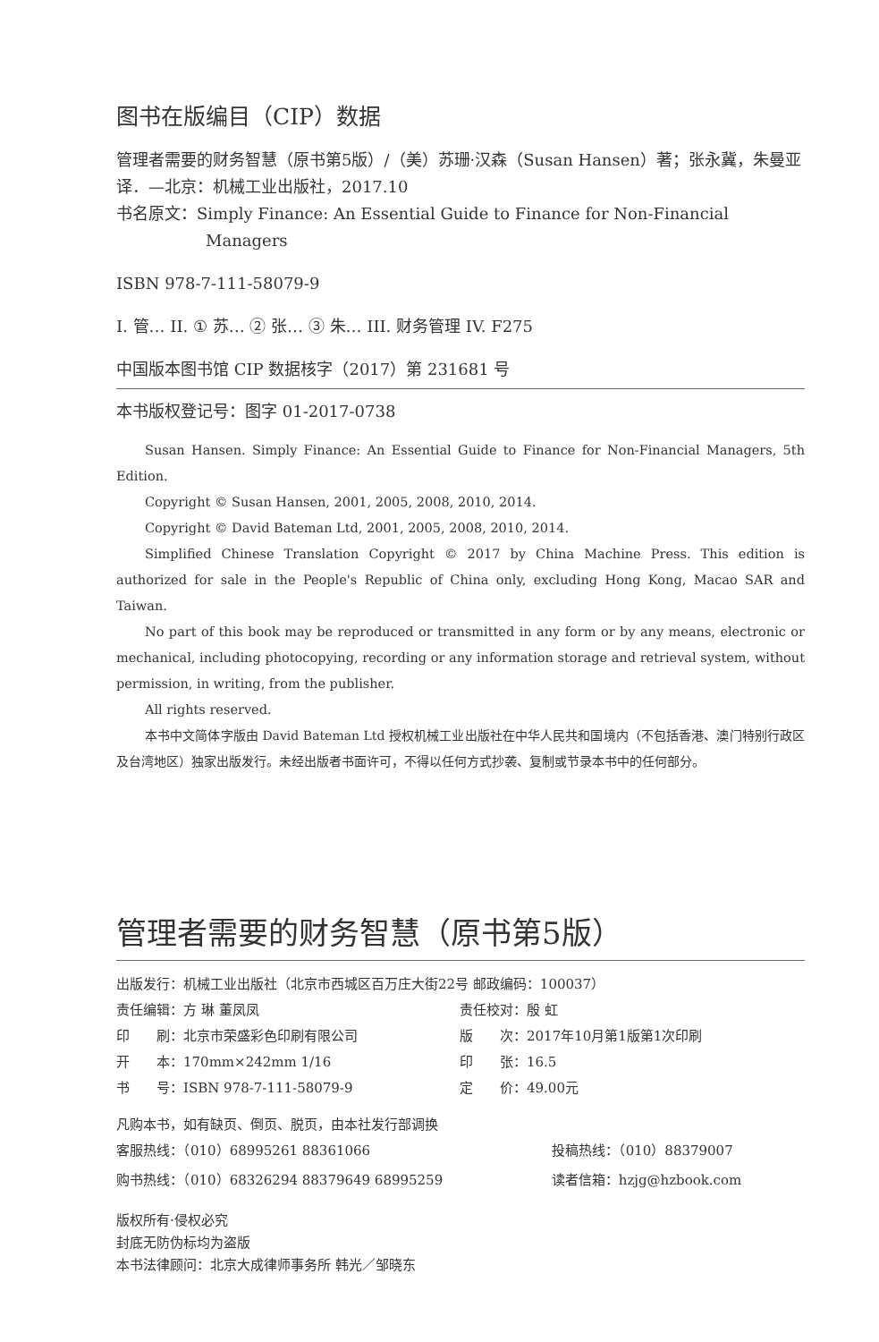图书在版编目（CIP）数据
管理者需要的财务智慧（原书第5版）/（美）苏珊·汉森（Susan Hansen）著；张永冀，朱曼亚译．—北京：机械工业出版社，2017.10
书名原文：Simply Finance: An Essential Guide to Finance for Non-Financial
Managers
ISBN 978-7-111-58079-9
I. 管… II. ① 苏… ② 张… ③ 朱… III. 财务管理 IV. F275
中国版本图书馆 CIP 数据核字（2017）第 231681 号
本书版权登记号：图字 01-2017-0738
Susan Hansen. Simply Finance: An Essential Guide to Finance for Non-Financial Managers, 5th Edition.
Copyright © Susan Hansen, 2001, 2005, 2008, 2010, 2014.
Copyright © David Bateman Ltd, 2001, 2005, 2008, 2010, 2014.
Simplified Chinese Translation Copyright © 2017 by China Machine Press. This edition is authorized for sale in the People's Republic of China only, excluding Hong Kong, Macao SAR and Taiwan.
No part of this book may be reproduced or transmitted in any form or by any means, electronic or mechanical, including photocopying, recording or any information storage and retrieval system, without permission, in writing, from the publisher.
All rights reserved.
本书中文简体字版由 David Bateman Ltd 授权机械工业出版社在中华人民共和国境内（不包括香港、澳门特别行政区及台湾地区）独家出版发行。未经出版者书面许可，不得以任何方式抄袭、复制或节录本书中的任何部分。
管理者需要的财务智慧（原书第5版）
| 出版发行：机械工业出版社（北京市西城区百万庄大街22号 邮政编码：100037） | |
| 责任编辑：方 琳 董凤凤 | 责任校对：殷 虹 |
| 印 刷：北京市荣盛彩色印刷有限公司 | 版 次：2017年10月第1版第1次印刷 |
| 开 本：170mm×242mm 1/16 | 印 张：16.5 |
| 书 号：ISBN 978-7-111-58079-9 | 定 价：49.00元 |
凡购本书，如有缺页、倒页、脱页，由本社发行部调换
| 客服热线：（010）68995261 88361066 | 投稿热线：（010）88379007 |
| 购书热线：（010）68326294 88379649 68995259 | 读者信箱：hzjg@hzbook.com |
版权所有·侵权必究
封底无防伪标均为盗版
本书法律顾问：北京大成律师事务所 韩光／邹晓东